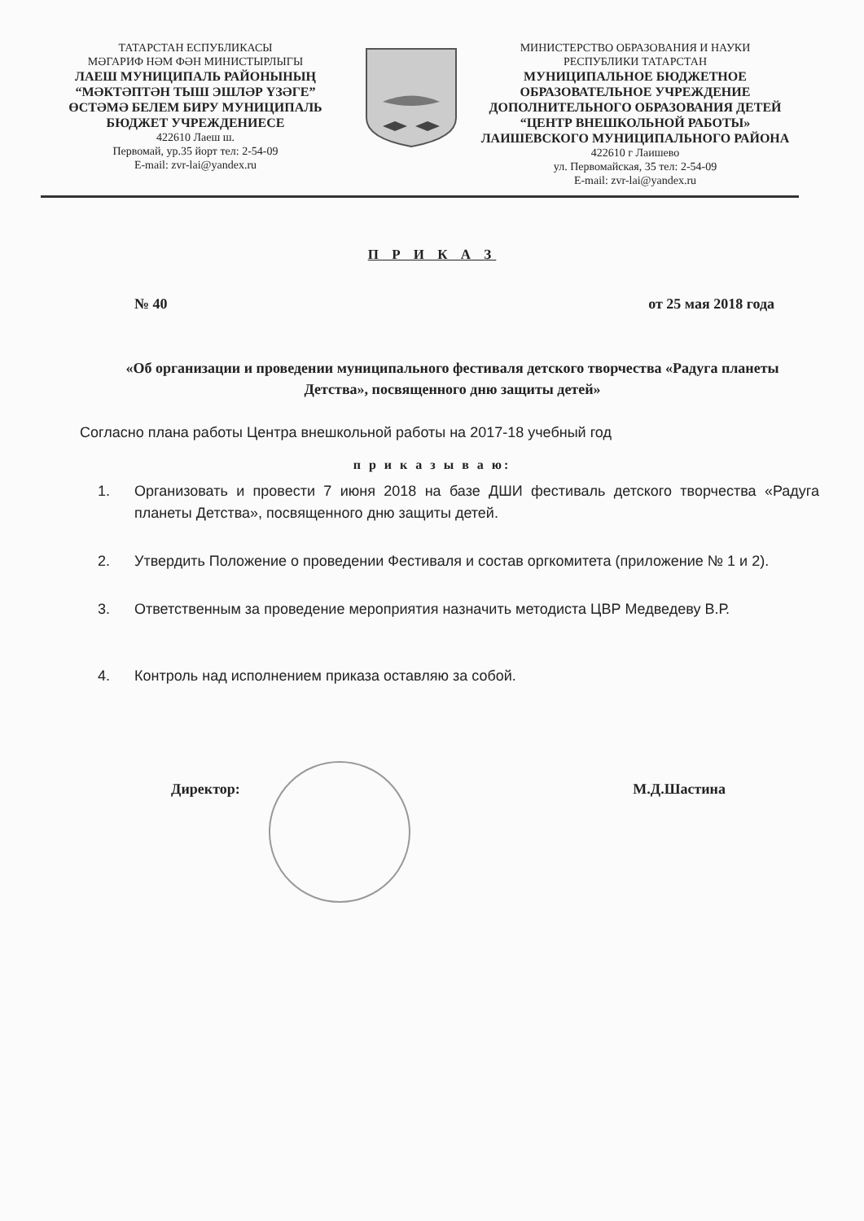ТАТАРСТАН ЕСПУБЛИКАСЫ
МӘГАРИФ НӘМ ФӘН МИНИСТЫРЛЫГЫ
ЛАЕШ МУНИЦИПАЛЬ РАЙОНЫНЫҢ “МӘКТӘПТӘН ТЫШ ЭШЛӘР ҮЗӘГЕ” ӨСТӘМӘ БЕЛЕМ БИРУ МУНИЦИПАЛЬ БЮДЖЕТ УЧРЕЖДЕНИЕСЕ
422610 Лаеш ш.
Первомай, ур.35 йорт тел: 2-54-09
E-mail: zvr-lai@yandex.ru
МИНИСТЕРСТВО ОБРАЗОВАНИЯ И НАУКИ
РЕСПУБЛИКИ ТАТАРСТАН
МУНИЦИПАЛЬНОЕ БЮДЖЕТНОЕ ОБРАЗОВАТЕЛЬНОЕ УЧРЕЖДЕНИЕ ДОПОЛНИТЕЛЬНОГО ОБРАЗОВАНИЯ ДЕТЕЙ “ЦЕНТР ВНЕШКОЛЬНОЙ РАБОТЫ» ЛАИШЕВСКОГО МУНИЦИПАЛЬНОГО РАЙОНА
422610 г Лаишево
ул. Первомайская, 35 тел: 2-54-09
E-mail: zvr-lai@yandex.ru
П Р И К А З
№ 40 от 25 мая 2018 года
«Об организации и проведении муниципального фестиваля детского творчества «Радуга планеты Детства», посвященного дню защиты детей»
Согласно плана работы Центра внешкольной работы на 2017-18 учебный год
п р и к а з ы в а ю:
1. Организовать и провести 7 июня 2018 на базе ДШИ фестиваль детского творчества «Радуга планеты Детства», посвященного дню защиты детей.
2. Утвердить Положение о проведении Фестиваля и состав оргкомитета (приложение № 1 и 2).
3. Ответственным за проведение мероприятия назначить методиста ЦВР Медведеву В.Р.
4. Контроль над исполнением приказа оставляю за собой.
Директор: М.Д.Шастина